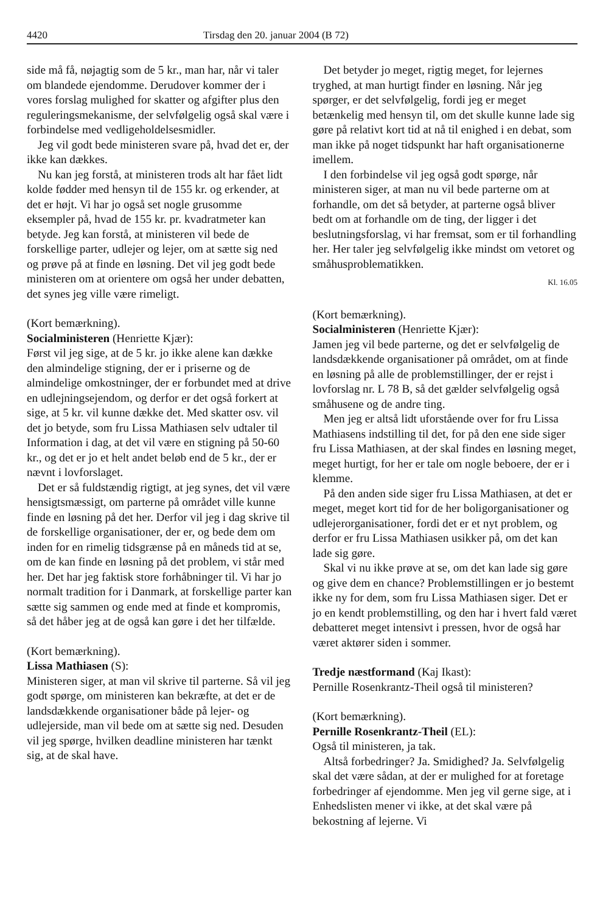4420 Tirsdag den 20. januar 2004 (B 72)
side må få, nøjagtig som de 5 kr., man har, når vi taler om blandede ejendomme. Derudover kommer der i vores forslag mulighed for skatter og afgifter plus den reguleringsmekanisme, der selvfølgelig også skal være i forbindelse med vedligeholdelsesmidler.
Jeg vil godt bede ministeren svare på, hvad det er, der ikke kan dækkes.
Nu kan jeg forstå, at ministeren trods alt har fået lidt kolde fødder med hensyn til de 155 kr. og erkender, at det er højt. Vi har jo også set nogle grusomme eksempler på, hvad de 155 kr. pr. kvadratmeter kan betyde. Jeg kan forstå, at ministeren vil bede de forskellige parter, udlejer og lejer, om at sætte sig ned og prøve på at finde en løsning. Det vil jeg godt bede ministeren om at orientere om også her under debatten, det synes jeg ville være rimeligt.
(Kort bemærkning).
Socialministeren (Henriette Kjær):
Først vil jeg sige, at de 5 kr. jo ikke alene kan dække den almindelige stigning, der er i priserne og de almindelige omkostninger, der er forbundet med at drive en udlejningsejendom, og derfor er det også forkert at sige, at 5 kr. vil kunne dække det. Med skatter osv. vil det jo betyde, som fru Lissa Mathiasen selv udtaler til Information i dag, at det vil være en stigning på 50-60 kr., og det er jo et helt andet beløb end de 5 kr., der er nævnt i lovforslaget.
Det er så fuldstændig rigtigt, at jeg synes, det vil være hensigtsmæssigt, om parterne på området ville kunne finde en løsning på det her. Derfor vil jeg i dag skrive til de forskellige organisationer, der er, og bede dem om inden for en rimelig tidsgrænse på en måneds tid at se, om de kan finde en løsning på det problem, vi står med her. Det har jeg faktisk store forhåbninger til. Vi har jo normalt tradition for i Danmark, at forskellige parter kan sætte sig sammen og ende med at finde et kompromis, så det håber jeg at de også kan gøre i det her tilfælde.
(Kort bemærkning).
Lissa Mathiasen (S):
Ministeren siger, at man vil skrive til parterne. Så vil jeg godt spørge, om ministeren kan bekræfte, at det er de landsdækkende organisationer både på lejer- og udlejerside, man vil bede om at sætte sig ned. Desuden vil jeg spørge, hvilken deadline ministeren har tænkt sig, at de skal have.
Det betyder jo meget, rigtig meget, for lejernes tryghed, at man hurtigt finder en løsning. Når jeg spørger, er det selvfølgelig, fordi jeg er meget betænkelig med hensyn til, om det skulle kunne lade sig gøre på relativt kort tid at nå til enighed i en debat, som man ikke på noget tidspunkt har haft organisationerne imellem.
I den forbindelse vil jeg også godt spørge, når ministeren siger, at man nu vil bede parterne om at forhandle, om det så betyder, at parterne også bliver bedt om at forhandle om de ting, der ligger i det beslutningsforslag, vi har fremsat, som er til forhandling her. Her taler jeg selvfølgelig ikke mindst om vetoret og småhusproblematikken.
Kl. 16.05
(Kort bemærkning).
Socialministeren (Henriette Kjær):
Jamen jeg vil bede parterne, og det er selvfølgelig de landsdækkende organisationer på området, om at finde en løsning på alle de problemstillinger, der er rejst i lovforslag nr. L 78 B, så det gælder selvfølgelig også småhusene og de andre ting.
Men jeg er altså lidt uforstående over for fru Lissa Mathiasens indstilling til det, for på den ene side siger fru Lissa Mathiasen, at der skal findes en løsning meget, meget hurtigt, for her er tale om nogle beboere, der er i klemme.
På den anden side siger fru Lissa Mathiasen, at det er meget, meget kort tid for de her boligorganisationer og udlejerorganisationer, fordi det er et nyt problem, og derfor er fru Lissa Mathiasen usikker på, om det kan lade sig gøre.
Skal vi nu ikke prøve at se, om det kan lade sig gøre og give dem en chance? Problemstillingen er jo bestemt ikke ny for dem, som fru Lissa Mathiasen siger. Det er jo en kendt problemstilling, og den har i hvert fald været debatteret meget intensivt i pressen, hvor de også har været aktører siden i sommer.
Tredje næstformand (Kaj Ikast):
Pernille Rosenkrantz-Theil også til ministeren?
(Kort bemærkning).
Pernille Rosenkrantz-Theil (EL):
Også til ministeren, ja tak.
Altså forbedringer? Ja. Smidighed? Ja. Selvfølgelig skal det være sådan, at der er mulighed for at foretage forbedringer af ejendomme. Men jeg vil gerne sige, at i Enhedslisten mener vi ikke, at det skal være på bekostning af lejerne. Vi